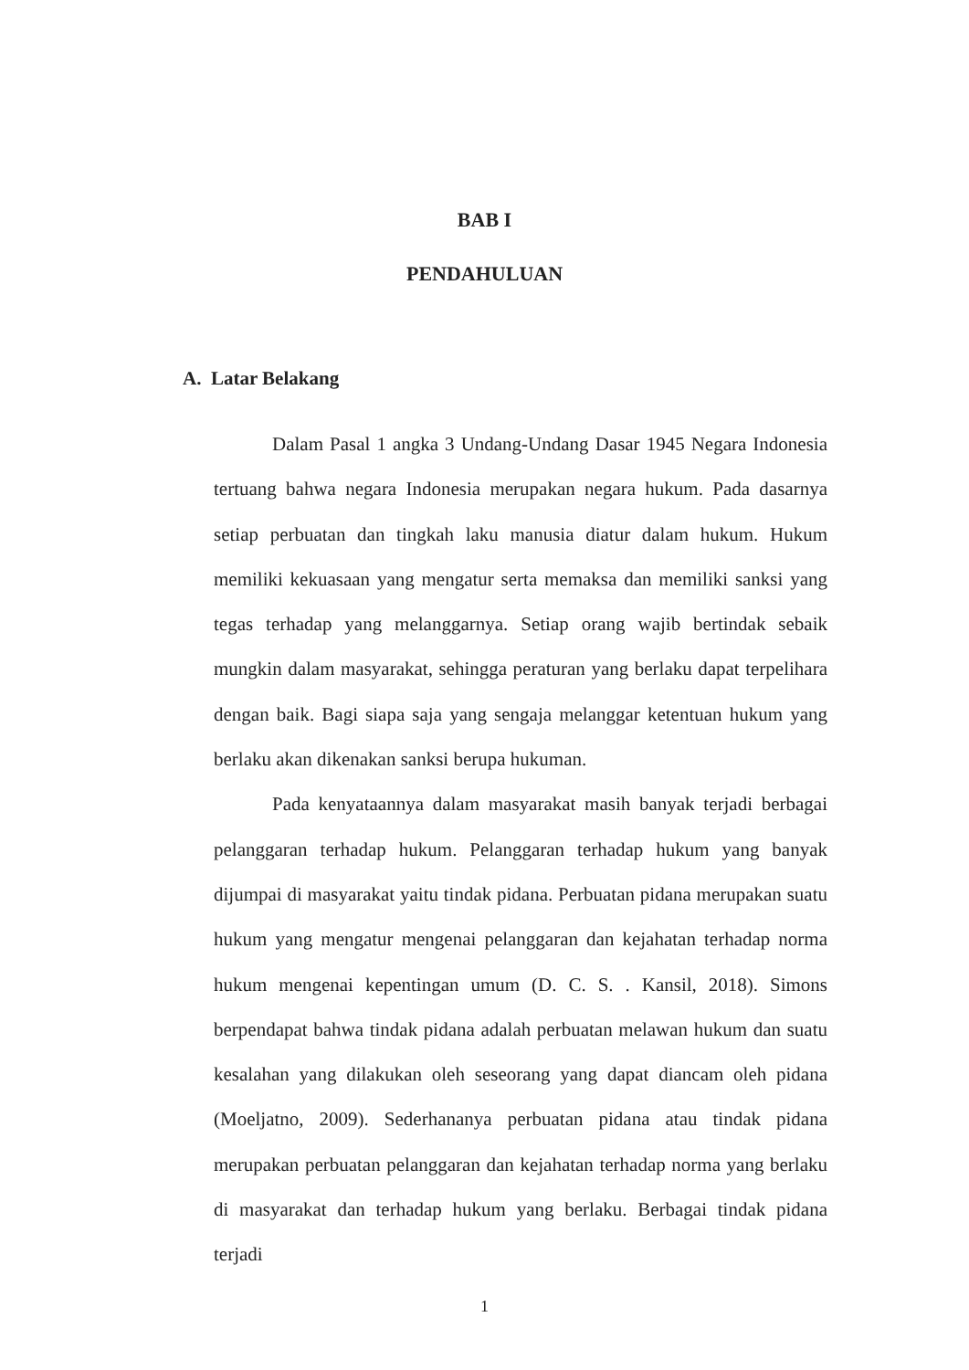BAB I
PENDAHULUAN
A. Latar Belakang
Dalam Pasal 1 angka 3 Undang-Undang Dasar 1945 Negara Indonesia tertuang bahwa negara Indonesia merupakan negara hukum. Pada dasarnya setiap perbuatan dan tingkah laku manusia diatur dalam hukum. Hukum memiliki kekuasaan yang mengatur serta memaksa dan memiliki sanksi yang tegas terhadap yang melanggarnya. Setiap orang wajib bertindak sebaik mungkin dalam masyarakat, sehingga peraturan yang berlaku dapat terpelihara dengan baik. Bagi siapa saja yang sengaja melanggar ketentuan hukum yang berlaku akan dikenakan sanksi berupa hukuman.
Pada kenyataannya dalam masyarakat masih banyak terjadi berbagai pelanggaran terhadap hukum. Pelanggaran terhadap hukum yang banyak dijumpai di masyarakat yaitu tindak pidana. Perbuatan pidana merupakan suatu hukum yang mengatur mengenai pelanggaran dan kejahatan terhadap norma hukum mengenai kepentingan umum (D. C. S. . Kansil, 2018). Simons berpendapat bahwa tindak pidana adalah perbuatan melawan hukum dan suatu kesalahan yang dilakukan oleh seseorang yang dapat diancam oleh pidana (Moeljatno, 2009). Sederhananya perbuatan pidana atau tindak pidana merupakan perbuatan pelanggaran dan kejahatan terhadap norma yang berlaku di masyarakat dan terhadap hukum yang berlaku. Berbagai tindak pidana terjadi
1